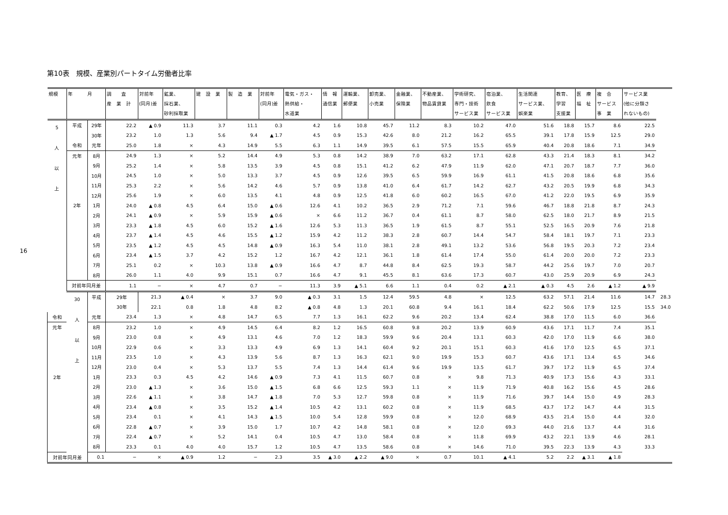16
第10表　規模、産業別パートタイム労働者比率
| 規模 | 年 月 | | 調 査 産 業 計 | 対前年 (同月)差 | 鉱業、 採石業、 砂利採取業 | 建 設 業 | 製 造 業 | 対前年 (同月)差 | 電気・ガス・ 熱供給・ 水道業 | 情 報 通信業 | 運輸業、 郵便業 | 卸売業、 小売業 | 金融業、 保険業 | 不動産業、 物品賃貸業 | 学術研究、 専門・技術 サービス業 | 宿泊業、 飲食 サービス業 | 生活関連 サービス業、 娯楽業 | 教育、 学習 支援業 | 医 療 福 祉 | 複 合 サービス 事 業 | サービス業 (他に分類さ れないもの) | |
| --- | --- | --- | --- | --- | --- | --- | --- | --- | --- | --- | --- | --- | --- | --- | --- | --- | --- | --- | --- | --- | --- | --- |
| 5 人 以 上 | 平成 | 29年 | 22.2 | ▲ 0.9 | 11.3 | 3.7 | 11.1 | 0.3 | 4.2 | 1.6 | 10.8 | 45.7 | 11.2 | 8.3 | 10.2 | 47.0 | 51.6 | 18.8 | 15.7 | 8.6 | 22.5 | |
| | | 30年 | 23.2 | 1.0 | 1.3 | 5.6 | 9.4 | ▲ 1.7 | 4.5 | 0.9 | 15.3 | 42.6 | 8.0 | 21.2 | 16.2 | 65.5 | 39.1 | 17.8 | 15.9 | 12.5 | 29.0 | |
| | 令和 | 元年 | 25.0 | 1.8 | × | 4.3 | 14.9 | 5.5 | 6.3 | 1.1 | 14.9 | 39.5 | 6.1 | 57.5 | 15.5 | 65.9 | 40.4 | 20.8 | 18.6 | 7.1 | 34.9 | |
| | 元年 | 8月 | 24.9 | 1.3 | × | 5.2 | 14.4 | 4.9 | 5.3 | 0.8 | 14.2 | 38.9 | 7.0 | 63.2 | 17.1 | 62.8 | 43.3 | 21.4 | 18.3 | 8.1 | 34.2 | |
| | | 9月 | 25.2 | 1.4 | × | 5.8 | 13.5 | 3.9 | 4.5 | 0.8 | 15.1 | 41.2 | 6.2 | 47.9 | 11.9 | 62.0 | 47.1 | 20.7 | 18.7 | 7.7 | 36.0 | |
| | | 10月 | 24.5 | 1.0 | × | 5.0 | 13.3 | 3.7 | 4.5 | 0.9 | 12.6 | 39.5 | 6.5 | 59.9 | 16.9 | 61.1 | 41.5 | 20.8 | 18.6 | 6.8 | 35.6 | |
| | | 11月 | 25.3 | 2.2 | × | 5.6 | 14.2 | 4.6 | 5.7 | 0.9 | 13.8 | 41.0 | 6.4 | 61.7 | 14.2 | 62.7 | 43.2 | 20.5 | 19.9 | 6.8 | 34.3 | |
| | | 12月 | 25.6 | 1.9 | × | 6.0 | 13.5 | 4.1 | 4.8 | 0.9 | 12.5 | 41.8 | 6.0 | 60.2 | 16.5 | 67.0 | 41.2 | 22.0 | 19.5 | 6.9 | 35.9 | |
| | 2年 | 1月 | 24.0 | ▲ 0.8 | 4.5 | 6.4 | 15.0 | ▲ 0.6 | 12.6 | 4.1 | 10.2 | 36.5 | 2.9 | 71.2 | 7.1 | 59.6 | 46.7 | 18.8 | 21.8 | 8.7 | 24.3 | |
| | | 2月 | 24.1 | ▲ 0.9 | × | 5.9 | 15.9 | ▲ 0.6 | × | 6.6 | 11.2 | 36.7 | 0.4 | 61.1 | 8.7 | 58.0 | 62.5 | 18.0 | 21.7 | 8.9 | 21.5 | |
| | | 3月 | 23.3 | ▲ 1.8 | 4.5 | 6.0 | 15.2 | ▲ 1.6 | 12.6 | 5.3 | 11.3 | 36.5 | 1.9 | 61.5 | 8.7 | 55.1 | 52.5 | 16.5 | 20.9 | 7.6 | 21.8 | |
| | | 4月 | 23.7 | ▲ 1.4 | 4.5 | 4.6 | 15.5 | ▲ 1.2 | 15.9 | 4.2 | 11.2 | 38.3 | 2.8 | 60.7 | 14.4 | 54.7 | 58.4 | 18.1 | 19.7 | 7.1 | 23.3 | |
| | | 5月 | 23.5 | ▲ 1.2 | 4.5 | 4.5 | 14.8 | ▲ 0.9 | 16.3 | 5.4 | 11.0 | 38.1 | 2.8 | 49.1 | 13.2 | 53.6 | 56.8 | 19.5 | 20.3 | 7.2 | 23.4 | |
| | | 6月 | 23.4 | ▲ 1.5 | 3.7 | 4.2 | 15.2 | 1.2 | 16.7 | 4.2 | 12.1 | 36.1 | 1.8 | 61.4 | 17.4 | 55.0 | 61.4 | 20.0 | 20.0 | 7.2 | 23.3 | |
| | | 7月 | 25.1 | 0.2 | × | 10.3 | 13.8 | ▲ 0.9 | 16.6 | 4.7 | 8.7 | 44.8 | 8.4 | 62.5 | 19.3 | 58.7 | 44.2 | 25.6 | 19.7 | 7.0 | 20.7 | |
| | | 8月 | 26.0 | 1.1 | 4.0 | 9.9 | 15.1 | 0.7 | 16.6 | 4.7 | 9.1 | 45.5 | 8.1 | 63.6 | 17.3 | 60.7 | 43.0 | 25.9 | 20.9 | 6.9 | 24.3 | |
| | 対前年同月差 | | 1.1 | − | × | 4.7 | 0.7 | − | 11.3 | 3.9 | ▲ 5.1 | 6.6 | 1.1 | 0.4 | 0.2 | ▲ 2.1 | ▲ 0.3 | 4.5 | 2.6 | ▲ 1.2 | ▲ 9.9 | |
| | 30 人 以 上 | 平成 | 29年 | 21.3 | ▲ 0.4 | × | 3.7 | 9.0 | ▲ 0.3 | 3.1 | 1.5 | 12.4 | 59.5 | 4.8 | × | 12.5 | 63.2 | 57.1 | 21.4 | 11.6 | 14.7 | 28.3 |
| | | | 30年 | 22.1 | 0.8 | 1.8 | 4.8 | 8.2 | ▲ 0.8 | 4.8 | 1.3 | 20.1 | 60.8 | 9.4 | 16.1 | 18.4 | 62.2 | 50.6 | 17.9 | 12.5 | 15.5 | 34.0 |
| 令和 | | 元年 | 23.4 | 1.3 | × | 4.8 | 14.7 | 6.5 | 7.7 | 1.3 | 16.1 | 62.2 | 9.6 | 20.2 | 13.4 | 62.4 | 38.8 | 17.0 | 11.5 | 6.0 | 36.6 | |
| 元年 | | 8月 | 23.2 | 1.0 | × | 4.9 | 14.5 | 6.4 | 8.2 | 1.2 | 16.5 | 60.8 | 9.8 | 20.2 | 13.9 | 60.9 | 43.6 | 17.1 | 11.7 | 7.4 | 35.1 | |
| | | 9月 | 23.0 | 0.8 | × | 4.9 | 13.1 | 4.6 | 7.0 | 1.2 | 18.3 | 59.9 | 9.6 | 20.4 | 13.1 | 60.3 | 42.0 | 17.0 | 11.9 | 6.6 | 38.0 | |
| | | 10月 | 22.9 | 0.6 | × | 3.3 | 13.3 | 4.9 | 6.9 | 1.3 | 14.1 | 60.4 | 9.2 | 20.1 | 15.1 | 60.3 | 41.6 | 17.0 | 12.5 | 6.5 | 37.1 | |
| | | 11月 | 23.5 | 1.0 | × | 4.3 | 13.9 | 5.6 | 8.7 | 1.3 | 16.3 | 62.1 | 9.0 | 19.9 | 15.3 | 60.7 | 43.6 | 17.1 | 13.4 | 6.5 | 34.6 | |
| | | 12月 | 23.0 | 0.4 | × | 5.3 | 13.7 | 5.5 | 7.4 | 1.3 | 14.4 | 61.4 | 9.6 | 19.9 | 13.5 | 61.7 | 39.7 | 17.2 | 11.9 | 6.5 | 37.4 | |
| 2年 | | 1月 | 23.3 | 0.3 | 4.5 | 4.2 | 14.6 | ▲ 0.9 | 7.3 | 4.1 | 11.5 | 60.7 | 0.8 | × | 9.8 | 71.3 | 40.9 | 17.3 | 15.6 | 4.3 | 33.1 | |
| | | 2月 | 23.0 | ▲ 1.3 | × | 3.6 | 15.0 | ▲ 1.5 | 6.8 | 6.6 | 12.5 | 59.3 | 1.1 | × | 11.9 | 71.9 | 40.8 | 16.2 | 15.6 | 4.5 | 28.6 | |
| | | 3月 | 22.6 | ▲ 1.1 | × | 3.8 | 14.7 | ▲ 1.8 | 7.0 | 5.3 | 12.7 | 59.8 | 0.8 | × | 11.9 | 71.6 | 39.7 | 14.4 | 15.0 | 4.9 | 28.3 | |
| | | 4月 | 23.4 | ▲ 0.8 | × | 3.5 | 15.2 | ▲ 1.4 | 10.5 | 4.2 | 13.1 | 60.2 | 0.8 | × | 11.9 | 68.5 | 43.7 | 17.2 | 14.7 | 4.4 | 31.5 | |
| | | 5月 | 23.4 | 0.1 | × | 4.1 | 14.3 | ▲ 1.5 | 10.0 | 5.4 | 12.8 | 59.9 | 0.8 | × | 12.0 | 68.9 | 43.5 | 21.4 | 15.0 | 4.4 | 32.0 | |
| | | 6月 | 22.8 | ▲ 0.7 | × | 3.9 | 15.0 | 1.7 | 10.7 | 4.2 | 14.8 | 58.1 | 0.8 | × | 12.0 | 69.3 | 44.0 | 21.6 | 13.7 | 4.4 | 31.6 | |
| | | 7月 | 22.4 | ▲ 0.7 | × | 5.2 | 14.1 | 0.4 | 10.5 | 4.7 | 13.0 | 58.4 | 0.8 | × | 11.8 | 69.9 | 43.2 | 22.1 | 13.9 | 4.6 | 28.1 | |
| | | 8月 | 23.3 | 0.1 | 4.0 | 4.0 | 15.7 | 1.2 | 10.5 | 4.7 | 13.5 | 58.6 | 0.8 | × | 14.6 | 71.0 | 39.5 | 22.3 | 13.9 | 4.3 | 33.3 | |
| 対前年同月差 | | 0.1 | − | × | ▲ 0.9 | 1.2 | − | 2.3 | 3.5 | ▲ 3.0 | ▲ 2.2 | ▲ 9.0 | × | 0.7 | 10.1 | ▲ 4.1 | 5.2 | 2.2 | ▲ 3.1 | ▲ 1.8 | | |